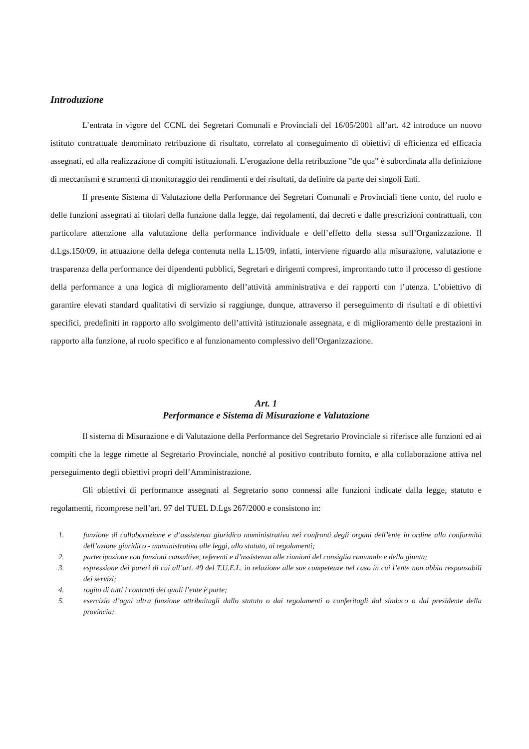Introduzione
L’entrata in vigore del CCNL dei Segretari Comunali e Provinciali del 16/05/2001 all’art. 42 introduce un nuovo istituto contrattuale denominato retribuzione di risultato, correlato al conseguimento di obiettivi di efficienza ed efficacia assegnati, ed alla realizzazione di compiti istituzionali. L’erogazione della retribuzione "de qua" è subordinata alla definizione di meccanismi e strumenti di monitoraggio dei rendimenti e dei risultati, da definire da parte dei singoli Enti.
Il presente Sistema di Valutazione della Performance dei Segretari Comunali e Provinciali tiene conto, del ruolo e delle funzioni assegnati ai titolari della funzione dalla legge, dai regolamenti, dai decreti e dalle prescrizioni contrattuali, con particolare attenzione alla valutazione della performance individuale e dell’effetto della stessa sull’Organizzazione. Il d.Lgs.150/09, in attuazione della delega contenuta nella L.15/09, infatti, interviene riguardo alla misurazione, valutazione e trasparenza della performance dei dipendenti pubblici, Segretari e dirigenti compresi, improntando tutto il processo di gestione della performance a una logica di miglioramento dell’attività amministrativa e dei rapporti con l’utenza. L’obiettivo di garantire elevati standard qualitativi di servizio si raggiunge, dunque, attraverso il perseguimento di risultati e di obiettivi specifici, predefiniti in rapporto allo svolgimento dell’attività istituzionale assegnata, e di miglioramento delle prestazioni in rapporto alla funzione, al ruolo specifico e al funzionamento complessivo dell’Organizzazione.
Art. 1
Performance e Sistema di Misurazione e Valutazione
Il sistema di Misurazione e di Valutazione della Performance del Segretario Provinciale si riferisce alle funzioni ed ai compiti che la legge rimette al Segretario Provinciale, nonché al positivo contributo fornito, e alla collaborazione attiva nel perseguimento degli obiettivi propri dell’Amministrazione.
Gli obiettivi di performance assegnati al Segretario sono connessi alle funzioni indicate dalla legge, statuto e regolamenti, ricomprese nell’art. 97 del TUEL D.Lgs 267/2000 e consistono in:
1. funzione di collaborazione e d’assistenza giuridico amministrativa nei confronti degli organi dell’ente in ordine alla conformità dell’azione giuridico - amministrativa alle leggi, allo statuto, ai regolamenti;
2. partecipazione con funzioni consultive, referenti e d’assistenza alle riunioni del consiglio comunale e della giunta;
3. espressione dei pareri di cui all’art. 49 del T.U.E.L. in relazione alle sue competenze nel caso in cui l’ente non abbia responsabili dei servizi;
4. rogito di tutti i contratti dei quali l’ente è parte;
5. esercizio d’ogni altra funzione attribuitagli dallo statuto o dai regolamenti o conferitagli dal sindaco o dal presidente della provincia;